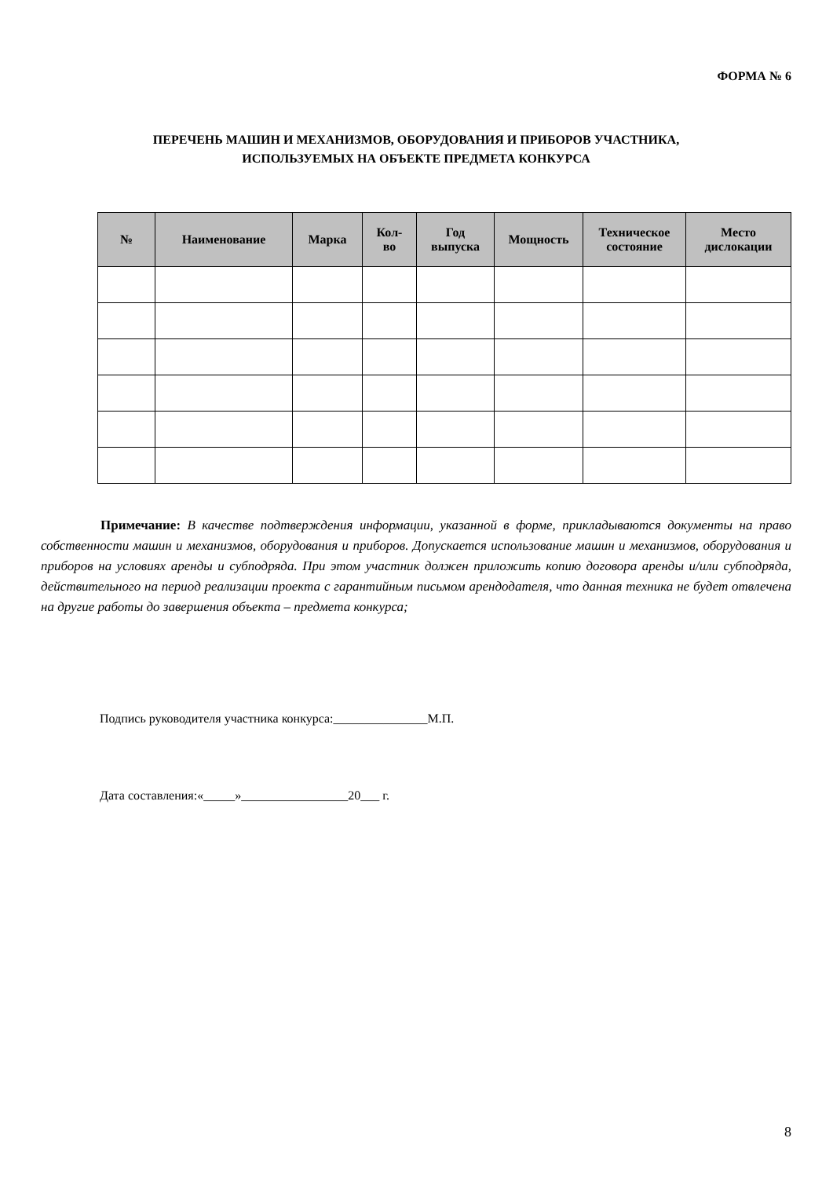ФОРМА № 6
ПЕРЕЧЕНЬ МАШИН И МЕХАНИЗМОВ, ОБОРУДОВАНИЯ И ПРИБОРОВ УЧАСТНИКА,
ИСПОЛЬЗУЕМЫХ НА ОБЪЕКТЕ ПРЕДМЕТА КОНКУРСА
| № | Наименование | Марка | Кол- во | Год выпуска | Мощность | Техническое состояние | Место дислокации |
| --- | --- | --- | --- | --- | --- | --- | --- |
Примечание: В качестве подтверждения информации, указанной в форме, прикладываются документы на право собственности машин и механизмов, оборудования и приборов. Допускается использование машин и механизмов, оборудования и приборов на условиях аренды и субподряда. При этом участник должен приложить копию договора аренды и/или субподряда, действительного на период реализации проекта с гарантийным письмом арендодателя, что данная техника не будет отвлечена на другие работы до завершения объекта – предмета конкурса;
Подпись руководителя участника конкурса:_______________М.П.
Дата составления:«_____»_________________20___ г.
8